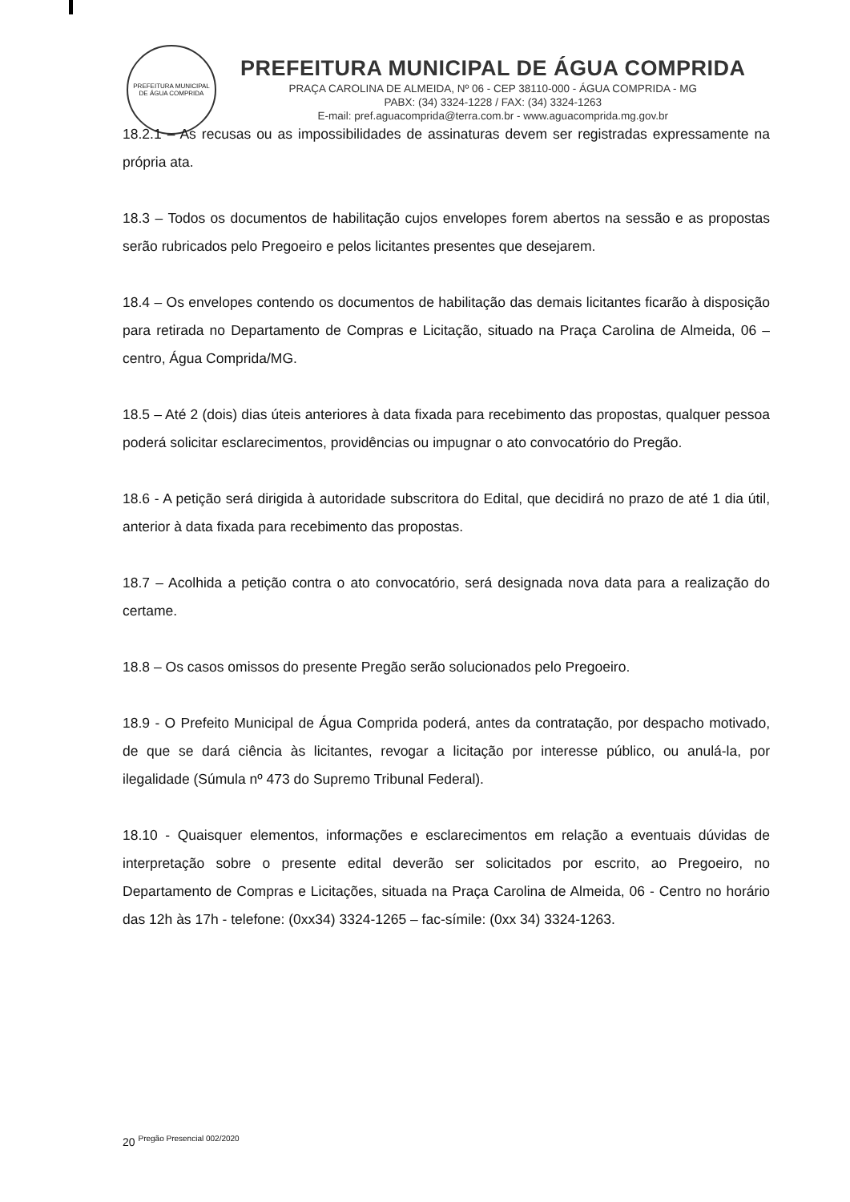PREFEITURA MUNICIPAL DE ÁGUA COMPRIDA
PREFEITURA MUNICIPAL DE ÁGUA COMPRIDA
PRAÇA CAROLINA DE ALMEIDA, Nº 06 - CEP 38110-000 - ÁGUA COMPRIDA - MG
PABX: (34) 3324-1228 / FAX: (34) 3324-1263
E-mail: pref.aguacomprida@terra.com.br - www.aguacomprida.mg.gov.br
18.2.1 – As recusas ou as impossibilidades de assinaturas devem ser registradas expressamente na própria ata.
18.3 – Todos os documentos de habilitação cujos envelopes forem abertos na sessão e as propostas serão rubricados pelo Pregoeiro e pelos licitantes presentes que desejarem.
18.4 – Os envelopes contendo os documentos de habilitação das demais licitantes ficarão à disposição para retirada no Departamento de Compras e Licitação, situado na Praça Carolina de Almeida, 06 – centro, Água Comprida/MG.
18.5 – Até 2 (dois) dias úteis anteriores à data fixada para recebimento das propostas, qualquer pessoa poderá solicitar esclarecimentos, providências ou impugnar o ato convocatório do Pregão.
18.6 - A petição será dirigida à autoridade subscritora do Edital, que decidirá no prazo de até 1 dia útil, anterior à data fixada para recebimento das propostas.
18.7 – Acolhida a petição contra o ato convocatório, será designada nova data para a realização do certame.
18.8 – Os casos omissos do presente Pregão serão solucionados pelo Pregoeiro.
18.9 - O Prefeito Municipal de Água Comprida poderá, antes da contratação, por despacho motivado, de que se dará ciência às licitantes, revogar a licitação por interesse público, ou anulá-la, por ilegalidade (Súmula nº 473 do Supremo Tribunal Federal).
18.10 - Quaisquer elementos, informações e esclarecimentos em relação a eventuais dúvidas de interpretação sobre o presente edital deverão ser solicitados por escrito, ao Pregoeiro, no Departamento de Compras e Licitações, situada na Praça Carolina de Almeida, 06 - Centro no horário das 12h às 17h - telefone: (0xx34) 3324-1265 – fac-símile: (0xx 34) 3324-1263.
20 <sup>Pregão Presencial 002/2020</sup>